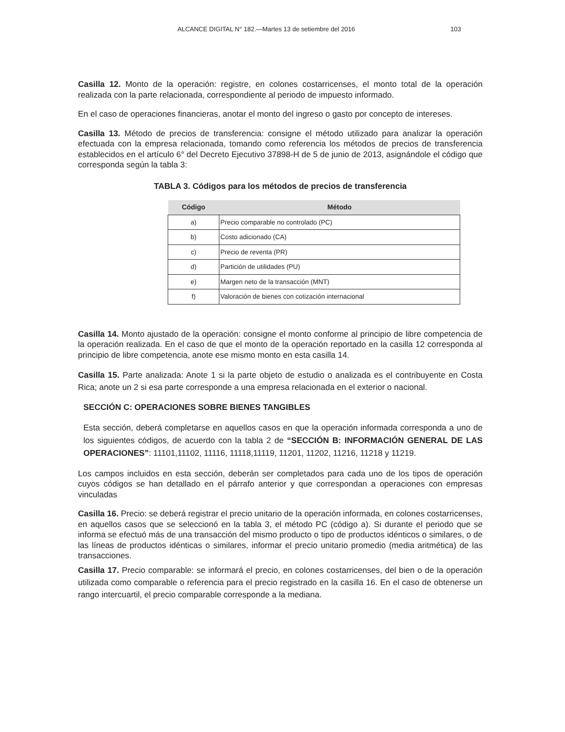ALCANCE DIGITAL N° 182.—Martes 13 de setiembre del 2016 103
Casilla 12. Monto de la operación: registre, en colones costarricenses, el monto total de la operación realizada con la parte relacionada, correspondiente al periodo de impuesto informado.
En el caso de operaciones financieras, anotar el monto del ingreso o gasto por concepto de intereses.
Casilla 13. Método de precios de transferencia: consigne el método utilizado para analizar la operación efectuada con la empresa relacionada, tomando como referencia los métodos de precios de transferencia establecidos en el artículo 6° del Decreto Ejecutivo 37898-H de 5 de junio de 2013, asignándole el código que corresponda según la tabla 3:
TABLA 3. Códigos para los métodos de precios de transferencia
| Código | Método |
| --- | --- |
| a) | Precio comparable no controlado (PC) |
| b) | Costo adicionado (CA) |
| c) | Precio de reventa (PR) |
| d) | Partición de utilidades (PU) |
| e) | Margen neto de la transacción (MNT) |
| f) | Valoración de bienes con cotización internacional |
Casilla 14. Monto ajustado de la operación: consigne el monto conforme al principio de libre competencia de la operación realizada. En el caso de que el monto de la operación reportado en la casilla 12 corresponda al principio de libre competencia, anote ese mismo monto en esta casilla 14.
Casilla 15. Parte analizada: Anote 1 si la parte objeto de estudio o analizada es el contribuyente en Costa Rica; anote un 2 si esa parte corresponde a una empresa relacionada en el exterior o nacional.
SECCIÓN C: OPERACIONES SOBRE BIENES TANGIBLES
Esta sección, deberá completarse en aquellos casos en que la operación informada corresponda a uno de los siguientes códigos, de acuerdo con la tabla 2 de “SECCIÓN B: INFORMACIÓN GENERAL DE LAS OPERACIONES”: 11101,11102, 11116, 11118,11119, 11201, 11202, 11216, 11218 y 11219.
Los campos incluidos en esta sección, deberán ser completados para cada uno de los tipos de operación cuyos códigos se han detallado en el párrafo anterior y que correspondan a operaciones con empresas vinculadas
Casilla 16. Precio: se deberá registrar el precio unitario de la operación informada, en colones costarricenses, en aquellos casos que se seleccionó en la tabla 3, el método PC (código a). Si durante el periodo que se informa se efectuó más de una transacción del mismo producto o tipo de productos idénticos o similares, o de las líneas de productos idénticas o similares, informar el precio unitario promedio (media aritmética) de las transacciones.
Casilla 17. Precio comparable: se informará el precio, en colones costarricenses, del bien o de la operación utilizada como comparable o referencia para el precio registrado en la casilla 16. En el caso de obtenerse un rango intercuartil, el precio comparable corresponde a la mediana.